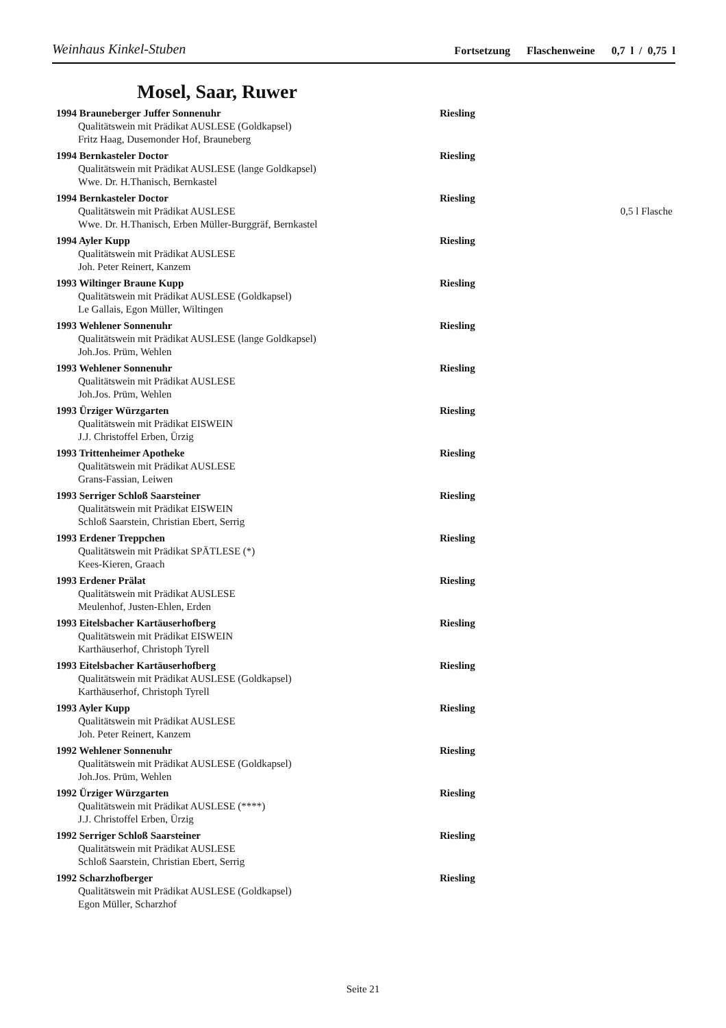Weinhaus Kinkel-Stuben Fortsetzung Flaschenweine 0,7 l / 0,75 l
Mosel, Saar, Ruwer
1994 Brauneberger Juffer Sonnenuhr Riesling
Qualitätswein mit Prädikat AUSLESE (Goldkapsel)
Fritz Haag, Dusemonder Hof, Brauneberg
1994 Bernkasteler Doctor Riesling
Qualitätswein mit Prädikat AUSLESE (lange Goldkapsel)
Wwe. Dr. H.Thanisch, Bernkastel
1994 Bernkasteler Doctor Riesling
Qualitätswein mit Prädikat AUSLESE 0,5 l Flasche
Wwe. Dr. H.Thanisch, Erben Müller-Burggräf, Bernkastel
1994 Ayler Kupp Riesling
Qualitätswein mit Prädikat AUSLESE
Joh. Peter Reinert, Kanzem
1993 Wiltinger Braune Kupp Riesling
Qualitätswein mit Prädikat AUSLESE (Goldkapsel)
Le Gallais, Egon Müller, Wiltingen
1993 Wehlener Sonnenuhr Riesling
Qualitätswein mit Prädikat AUSLESE (lange Goldkapsel)
Joh.Jos. Prüm, Wehlen
1993 Wehlener Sonnenuhr Riesling
Qualitätswein mit Prädikat AUSLESE
Joh.Jos. Prüm, Wehlen
1993 Ürziger Würzgarten Riesling
Qualitätswein mit Prädikat EISWEIN
J.J. Christoffel Erben, Ürzig
1993 Trittenheimer Apotheke Riesling
Qualitätswein mit Prädikat AUSLESE
Grans-Fassian, Leiwen
1993 Serriger Schloß Saarsteiner Riesling
Qualitätswein mit Prädikat EISWEIN
Schloß Saarstein, Christian Ebert, Serrig
1993 Erdener Treppchen Riesling
Qualitätswein mit Prädikat SPÄTLESE (*)
Kees-Kieren, Graach
1993 Erdener Prälat Riesling
Qualitätswein mit Prädikat AUSLESE
Meulenhof, Justen-Ehlen, Erden
1993 Eitelsbacher Kartäuserhofberg Riesling
Qualitätswein mit Prädikat EISWEIN
Karthäuserhof, Christoph Tyrell
1993 Eitelsbacher Kartäuserhofberg Riesling
Qualitätswein mit Prädikat AUSLESE (Goldkapsel)
Karthäuserhof, Christoph Tyrell
1993 Ayler Kupp Riesling
Qualitätswein mit Prädikat AUSLESE
Joh. Peter Reinert, Kanzem
1992 Wehlener Sonnenuhr Riesling
Qualitätswein mit Prädikat AUSLESE (Goldkapsel)
Joh.Jos. Prüm, Wehlen
1992 Ürziger Würzgarten Riesling
Qualitätswein mit Prädikat AUSLESE (****)
J.J. Christoffel Erben, Ürzig
1992 Serriger Schloß Saarsteiner Riesling
Qualitätswein mit Prädikat AUSLESE
Schloß Saarstein, Christian Ebert, Serrig
1992 Scharzhofberger Riesling
Qualitätswein mit Prädikat AUSLESE (Goldkapsel)
Egon Müller, Scharzhof
Seite 21